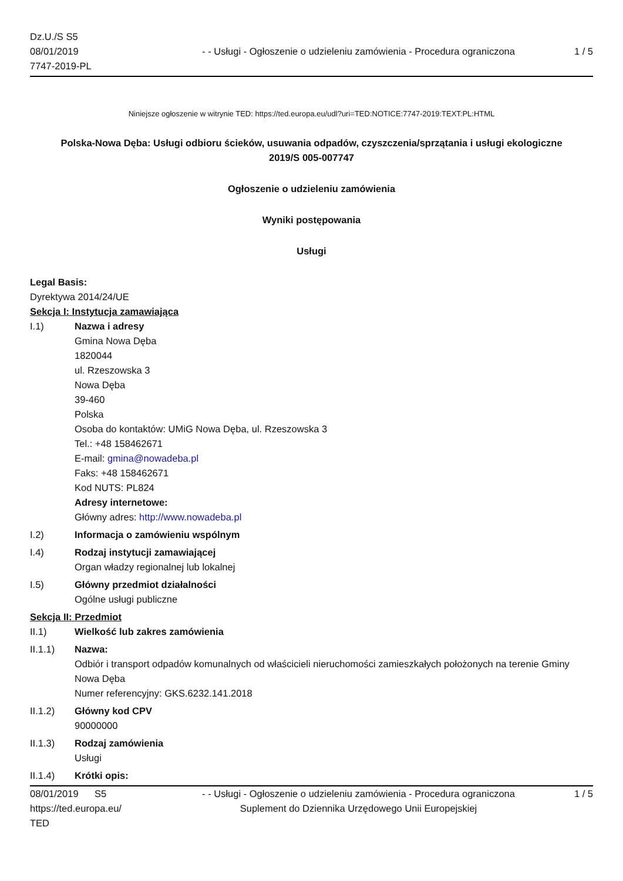Dz.U./S S5
08/01/2019
7747-2019-PL
- - Usługi - Ogłoszenie o udzieleniu zamówienia - Procedura ograniczona
1 / 5
Niniejsze ogłoszenie w witrynie TED: https://ted.europa.eu/udl?uri=TED:NOTICE:7747-2019:TEXT:PL:HTML
Polska-Nowa Dęba: Usługi odbioru ścieków, usuwania odpadów, czyszczenia/sprzątania i usługi ekologiczne
2019/S 005-007747
Ogłoszenie o udzieleniu zamówienia
Wyniki postępowania
Usługi
Legal Basis:
Dyrektywa 2014/24/UE
Sekcja I: Instytucja zamawiająca
I.1)
Nazwa i adresy
Gmina Nowa Dęba
1820044
ul. Rzeszowska 3
Nowa Dęba
39-460
Polska
Osoba do kontaktów: UMiG Nowa Dęba, ul. Rzeszowska 3
Tel.: +48 158462671
E-mail: gmina@nowadeba.pl
Faks: +48 158462671
Kod NUTS: PL824
Adresy internetowe:
Główny adres: http://www.nowadeba.pl
I.2)
Informacja o zamówieniu wspólnym
I.4)
Rodzaj instytucji zamawiającej
Organ władzy regionalnej lub lokalnej
I.5)
Główny przedmiot działalności
Ogólne usługi publiczne
Sekcja II: Przedmiot
II.1)
Wielkość lub zakres zamówienia
II.1.1)
Nazwa:
Odbiór i transport odpadów komunalnych od właścicieli nieruchomości zamieszkałych położonych na terenie Gminy Nowa Dęba
Numer referencyjny: GKS.6232.141.2018
II.1.2)
Główny kod CPV
90000000
II.1.3)
Rodzaj zamówienia
Usługi
II.1.4)
Krótki opis:
08/01/2019 S5
https://ted.europa.eu/
TED
- - Usługi - Ogłoszenie o udzieleniu zamówienia - Procedura ograniczona
Suplement do Dziennika Urzędowego Unii Europejskiej
1 / 5